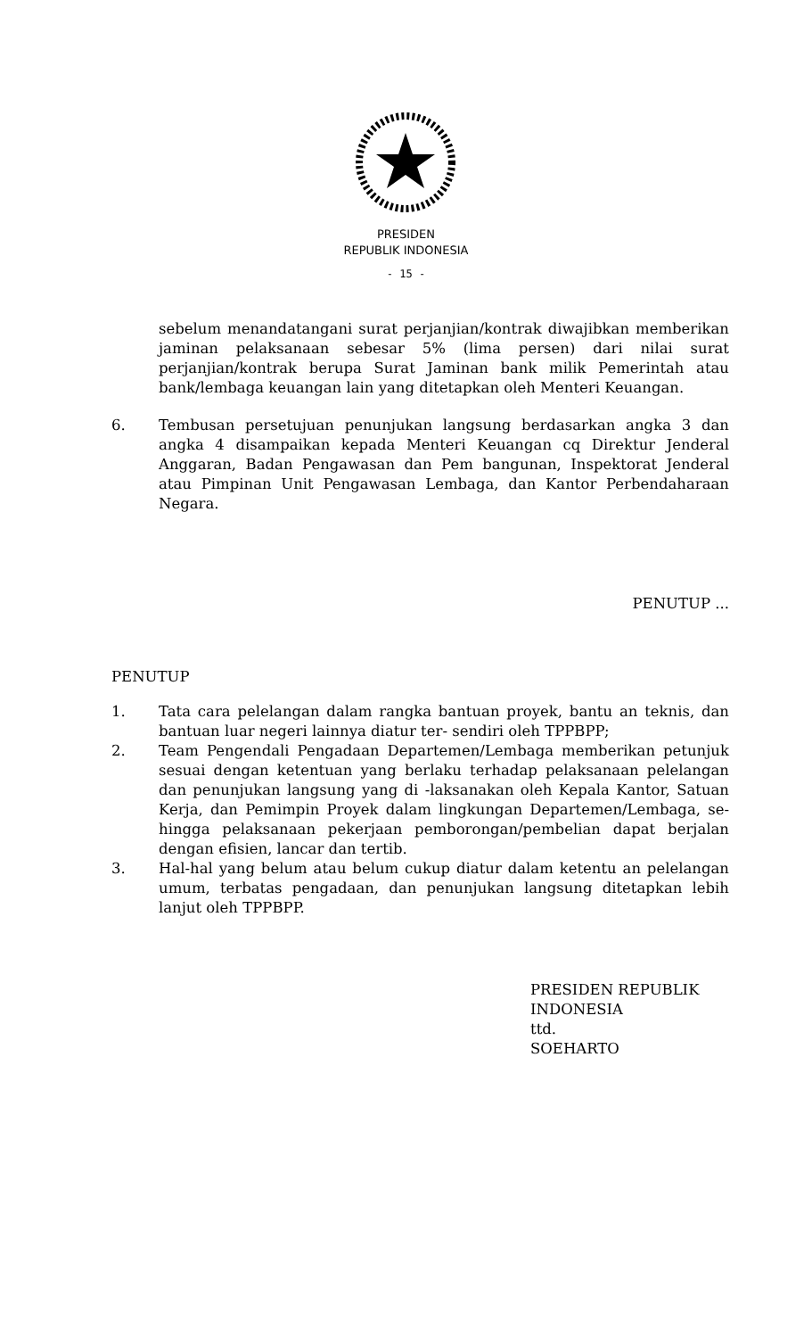PRESIDEN
REPUBLIK INDONESIA
- 15 -
sebelum menandatangani surat perjanjian/kontrak diwajibkan memberikan jaminan pelaksanaan sebesar 5% (lima persen) dari nilai surat perjanjian/kontrak berupa Surat Jaminan bank milik Pemerintah atau bank/lembaga keuangan lain yang ditetapkan oleh Menteri Keuangan.
6. Tembusan persetujuan penunjukan langsung berdasarkan angka 3 dan angka 4 disampaikan kepada Menteri Keuangan cq Direktur Jenderal Anggaran, Badan Pengawasan dan Pem bangunan, Inspektorat Jenderal atau Pimpinan Unit Pengawasan Lembaga, dan Kantor Perbendaharaan Negara.
PENUTUP ...
PENUTUP
1. Tata cara pelelangan dalam rangka bantuan proyek, bantu an teknis, dan bantuan luar negeri lainnya diatur ter- sendiri oleh TPPBPP;
2. Team Pengendali Pengadaan Departemen/Lembaga memberikan petunjuk sesuai dengan ketentuan yang berlaku terhadap pelaksanaan pelelangan dan penunjukan langsung yang di -laksanakan oleh Kepala Kantor, Satuan Kerja, dan Pemimpin Proyek dalam lingkungan Departemen/Lembaga, se- hingga pelaksanaan pekerjaan pemborongan/pembelian dapat berjalan dengan efisien, lancar dan tertib.
3. Hal-hal yang belum atau belum cukup diatur dalam ketentu an pelelangan umum, terbatas pengadaan, dan penunjukan langsung ditetapkan lebih lanjut oleh TPPBPP.
PRESIDEN REPUBLIK INDONESIA
ttd.
SOEHARTO